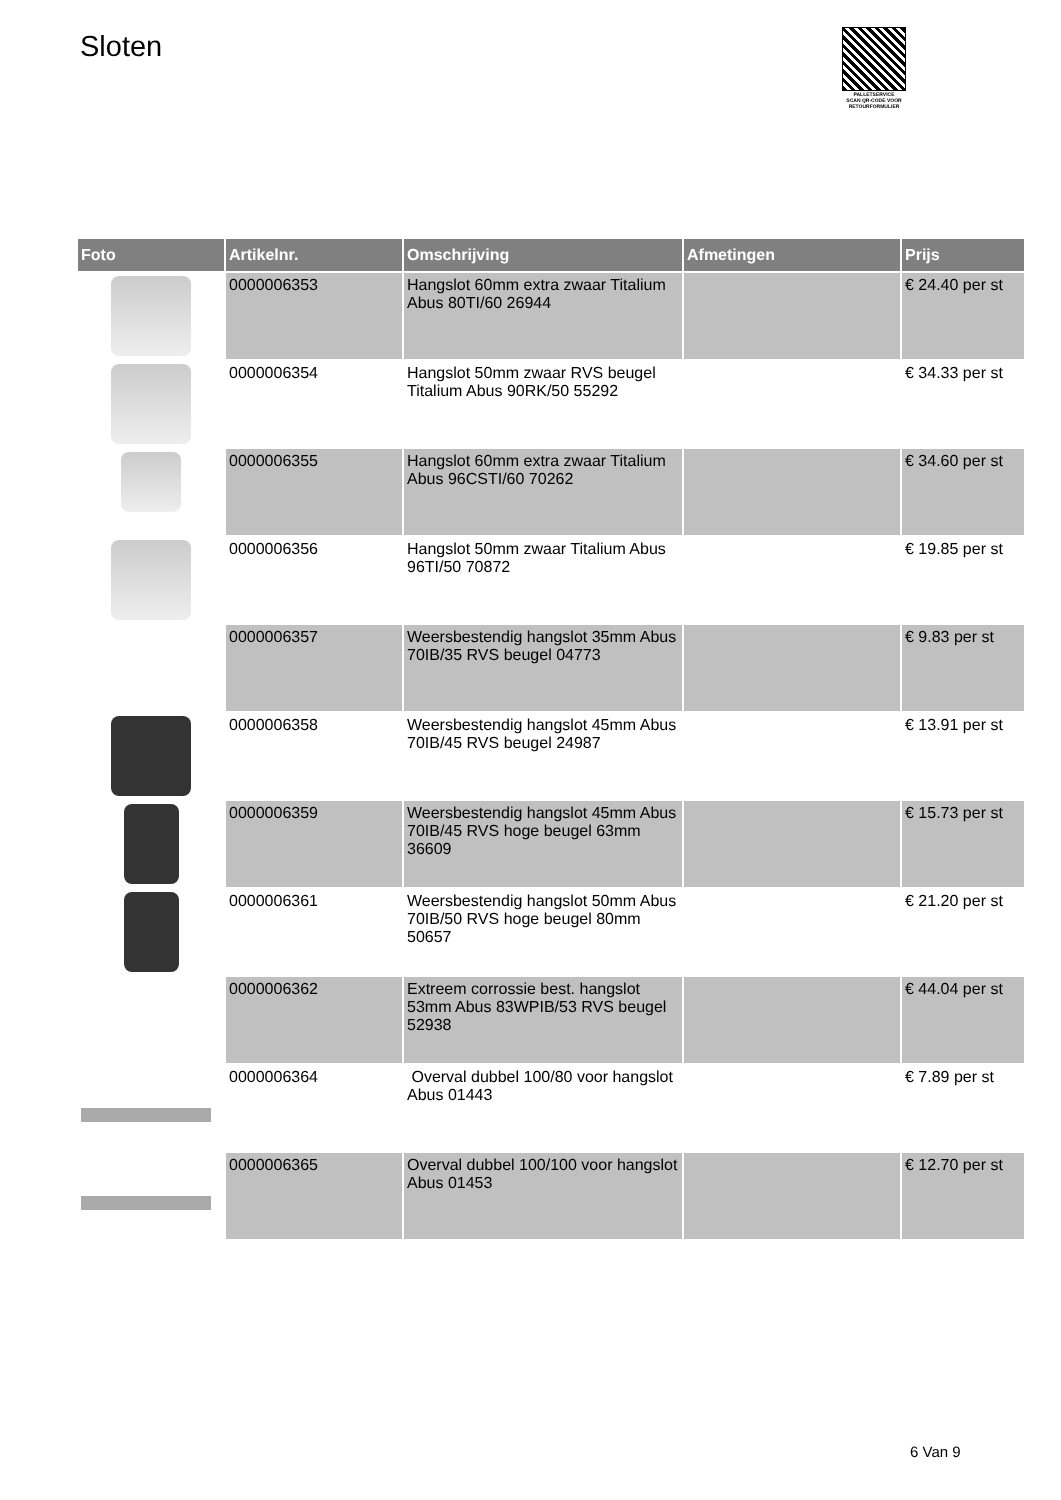Sloten
PALLETSERVICE
SCAN QR-CODE VOOR RETOURFORMULIER
| Foto | Artikelnr. | Omschrijving | Afmetingen | Prijs |
| --- | --- | --- | --- | --- |
| | 0000006353 | Hangslot 60mm extra zwaar Titalium Abus 80TI/60 26944 | | € 24.40 per st |
| | 0000006354 | Hangslot 50mm zwaar RVS beugel Titalium Abus 90RK/50 55292 | | € 34.33 per st |
| | 0000006355 | Hangslot 60mm extra zwaar Titalium Abus 96CSTI/60 70262 | | € 34.60 per st |
| | 0000006356 | Hangslot 50mm zwaar Titalium Abus 96TI/50 70872 | | € 19.85 per st |
| | 0000006357 | Weersbestendig hangslot 35mm Abus 70IB/35 RVS beugel 04773 | | € 9.83 per st |
| | 0000006358 | Weersbestendig hangslot 45mm Abus 70IB/45 RVS beugel 24987 | | € 13.91 per st |
| | 0000006359 | Weersbestendig hangslot 45mm Abus 70IB/45 RVS hoge beugel 63mm 36609 | | € 15.73 per st |
| | 0000006361 | Weersbestendig hangslot 50mm Abus 70IB/50 RVS hoge beugel 80mm 50657 | | € 21.20 per st |
| | 0000006362 | Extreem corrossie best. hangslot 53mm Abus 83WPIB/53 RVS beugel 52938 | | € 44.04 per st |
| | 0000006364 | Overval dubbel 100/80 voor hangslot Abus 01443 | | € 7.89 per st |
| | 0000006365 | Overval dubbel 100/100 voor hangslot Abus 01453 | | € 12.70 per st |
6 Van 9